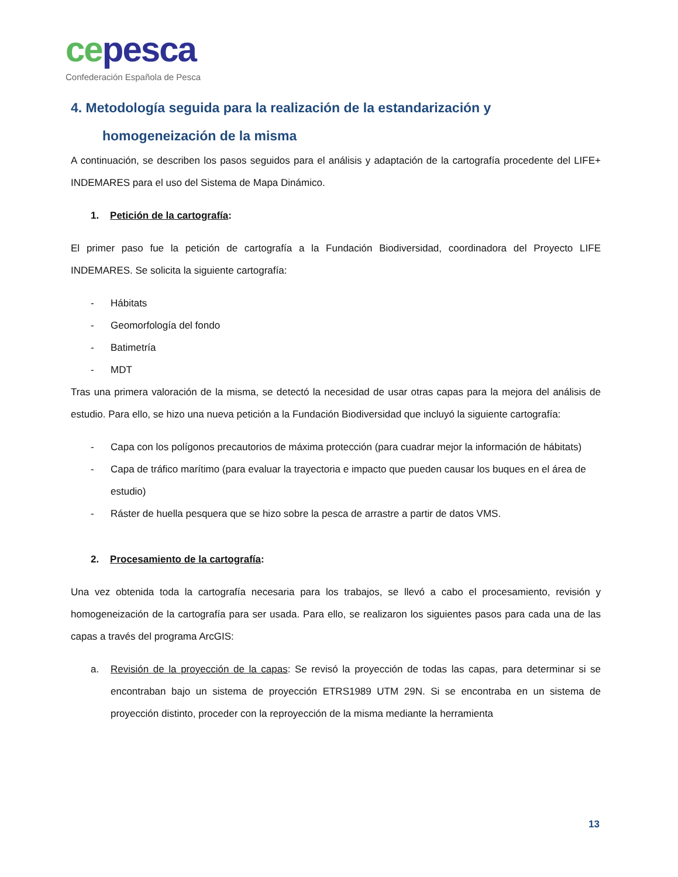ce pesca
Confederación Española de Pesca
4. Metodología seguida para la realización de la estandarización y
homogeneización de la misma
A continuación, se describen los pasos seguidos para el análisis y adaptación de la cartografía procedente del LIFE+ INDEMARES para el uso del Sistema de Mapa Dinámico.
1. Petición de la cartografía:
El primer paso fue la petición de cartografía a la Fundación Biodiversidad, coordinadora del Proyecto LIFE INDEMARES. Se solicita la siguiente cartografía:
- Hábitats
- Geomorfología del fondo
- Batimetría
- MDT
Tras una primera valoración de la misma, se detectó la necesidad de usar otras capas para la mejora del análisis de estudio. Para ello, se hizo una nueva petición a la Fundación Biodiversidad que incluyó la siguiente cartografía:
- Capa con los polígonos precautorios de máxima protección (para cuadrar mejor la información de hábitats)
- Capa de tráfico marítimo (para evaluar la trayectoria e impacto que pueden causar los buques en el área de estudio)
- Ráster de huella pesquera que se hizo sobre la pesca de arrastre a partir de datos VMS.
2. Procesamiento de la cartografía:
Una vez obtenida toda la cartografía necesaria para los trabajos, se llevó a cabo el procesamiento, revisión y homogeneización de la cartografía para ser usada. Para ello, se realizaron los siguientes pasos para cada una de las capas a través del programa ArcGIS:
a. Revisión de la proyección de la capas: Se revisó la proyección de todas las capas, para determinar si se encontraban bajo un sistema de proyección ETRS1989 UTM 29N. Si se encontraba en un sistema de proyección distinto, proceder con la reproyección de la misma mediante la herramienta
13